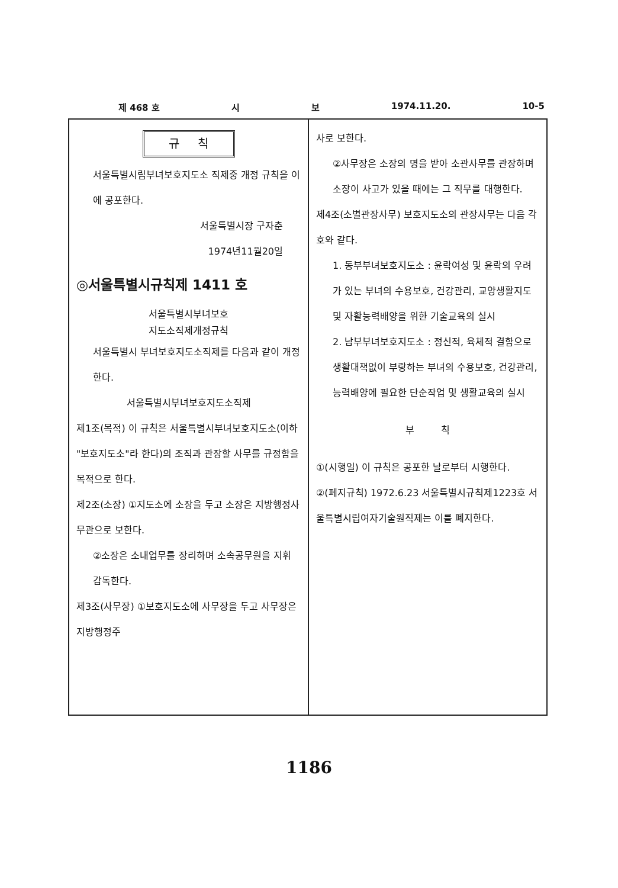제 468 호 시 보 1974.11.20. 10-5
규 칙
서울특별시립부녀보호지도소 직제중 개정 규칙을 이에 공포한다.
서울특별시장 구자춘
1974년11월20일
◎서울특별시규칙제 1411 호
서울특별시부녀보호
지도소직제개정규칙
서울특별시 부녀보호지도소직제를 다음과 같이 개정한다.
서울특별시부녀보호지도소직제
제1조(목적) 이 규칙은 서울특별시부녀보호지도소(이하 "보호지도소"라 한다)의 조직과 관장할 사무를 규정함을 목적으로 한다.
제2조(소장) ①지도소에 소장을 두고 소장은 지방행정사무관으로 보한다.
②소장은 소내업무를 장리하며 소속공무원을 지휘 감독한다.
제3조(사무장) ①보호지도소에 사무장을 두고 사무장은 지방행정주
사로 보한다.
②사무장은 소장의 명을 받아 소관사무를 관장하며 소장이 사고가 있을 때에는 그 직무를 대행한다.
제4조(소별관장사무) 보호지도소의 관장사무는 다음 각호와 같다.
1. 동부부녀보호지도소 : 윤락여성 및 윤락의 우려가 있는 부녀의 수용보호, 건강관리, 교양생활지도 및 자활능력배양을 위한 기술교육의 실시
2. 남부부녀보호지도소 : 정신적, 육체적 결함으로 생활대책없이 부랑하는 부녀의 수용보호, 건강관리, 능력배양에 필요한 단순작업 및 생활교육의 실시
부 칙
①(시행일) 이 규칙은 공포한 날로부터 시행한다.
②(폐지규칙) 1972.6.23 서울특별시규칙제1223호 서울특별시립여자기술원직제는 이를 폐지한다.
1186